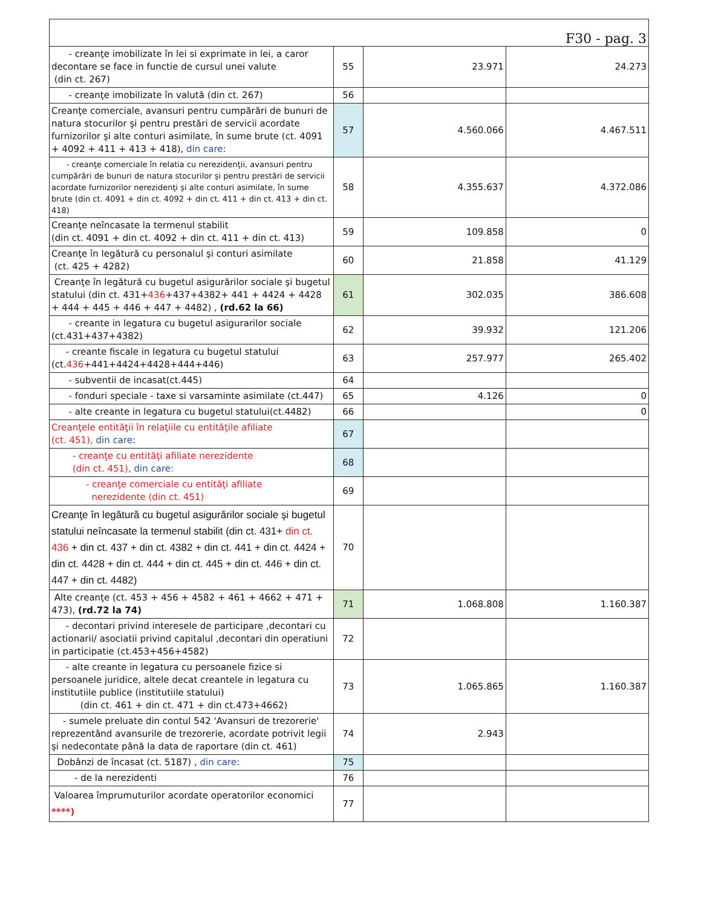| F30 - pag. 3 | | | |
| - creanţe imobilizate în lei si exprimate in lei, a caror decontare se face in functie de cursul unei valute (din ct. 267) | 55 | 23.971 | 24.273 |
| - creanţe imobilizate în valută (din ct. 267) | 56 | | |
| Creanţe comerciale, avansuri pentru cumpărări de bunuri de natura stocurilor şi pentru prestări de servicii acordate furnizorilor şi alte conturi asimilate, în sume brute (ct. 4091 + 4092 + 411 + 413 + 418), din care : | 57 | 4.560.066 | 4.467.511 |
| - creanţe comerciale în relatia cu nerezidenţii, avansuri pentru cumpărări de bunuri de natura stocurilor şi pentru prestări de servicii acordate furnizorilor nerezidenţi şi alte conturi asimilate, în sume brute (din ct. 4091 + din ct. 4092 + din ct. 411 + din ct. 413 + din ct. 418) | 58 | 4.355.637 | 4.372.086 |
| Creanţe neîncasate la termenul stabilit (din ct. 4091 + din ct. 4092 + din ct. 411 + din ct. 413) | 59 | 109.858 | 0 |
| Creanţe în legătură cu personalul şi conturi asimilate (ct. 425 + 4282) | 60 | 21.858 | 41.129 |
| Creanţe în legătură cu bugetul asigurărilor sociale şi bugetul statului (din ct. 431+ 436 +437+4382+ 441 + 4424 + 4428 + 444 + 445 + 446 + 447 + 4482) , (rd.62 la 66) | 61 | 302.035 | 386.608 |
| - creante in legatura cu bugetul asigurarilor sociale (ct.431+437+4382) | 62 | 39.932 | 121.206 |
| - creante fiscale in legatura cu bugetul statului (ct. 436 +441+4424+4428+444+446) | 63 | 257.977 | 265.402 |
| - subventii de incasat(ct.445) | 64 | | |
| - fonduri speciale - taxe si varsaminte asimilate (ct.447) | 65 | 4.126 | 0 |
| - alte creante in legatura cu bugetul statului(ct.4482) | 66 | | 0 |
| Creanţele entităţii în relaţiile cu entităţile afiliate (ct. 451), din care : | 67 | | |
| - creanţe cu entităţi afiliate nerezidente (din ct. 451), din care: | 68 | | |
| - creanţe comerciale cu entităţi afiliate nerezidente (din ct. 451) | 69 | | |
| Creanţe în legătură cu bugetul asigurărilor sociale şi bugetul statului neîncasate la termenul stabilit (din ct. 431+ din ct. 436 + din ct. 437 + din ct. 4382 + din ct. 441 + din ct. 4424 + din ct. 4428 + din ct. 444 + din ct. 445 + din ct. 446 + din ct. 447 + din ct. 4482) | 70 | | |
| Alte creanţe (ct. 453 + 456 + 4582 + 461 + 4662 + 471 + 473), (rd.72 la 74) | 71 | 1.068.808 | 1.160.387 |
| - decontari privind interesele de participare ,decontari cu actionarii/ asociatii privind capitalul ,decontari din operatiuni in participatie (ct.453+456+4582) | 72 | | |
| - alte creante in legatura cu persoanele fizice si persoanele juridice, altele decat creantele in legatura cu institutiile publice (institutiile statului) (din ct. 461 + din ct. 471 + din ct.473+4662) | 73 | 1.065.865 | 1.160.387 |
| - sumele preluate din contul 542 'Avansuri de trezorerie' reprezentând avansurile de trezorerie, acordate potrivit legii şi nedecontate până la data de raportare (din ct. 461) | 74 | 2.943 | |
| Dobânzi de încasat (ct. 5187) , din care : | 75 | | |
| - de la nerezidenti | 76 | | |
| Valoarea împrumuturilor acordate operatorilor economici ****) | 77 | | |